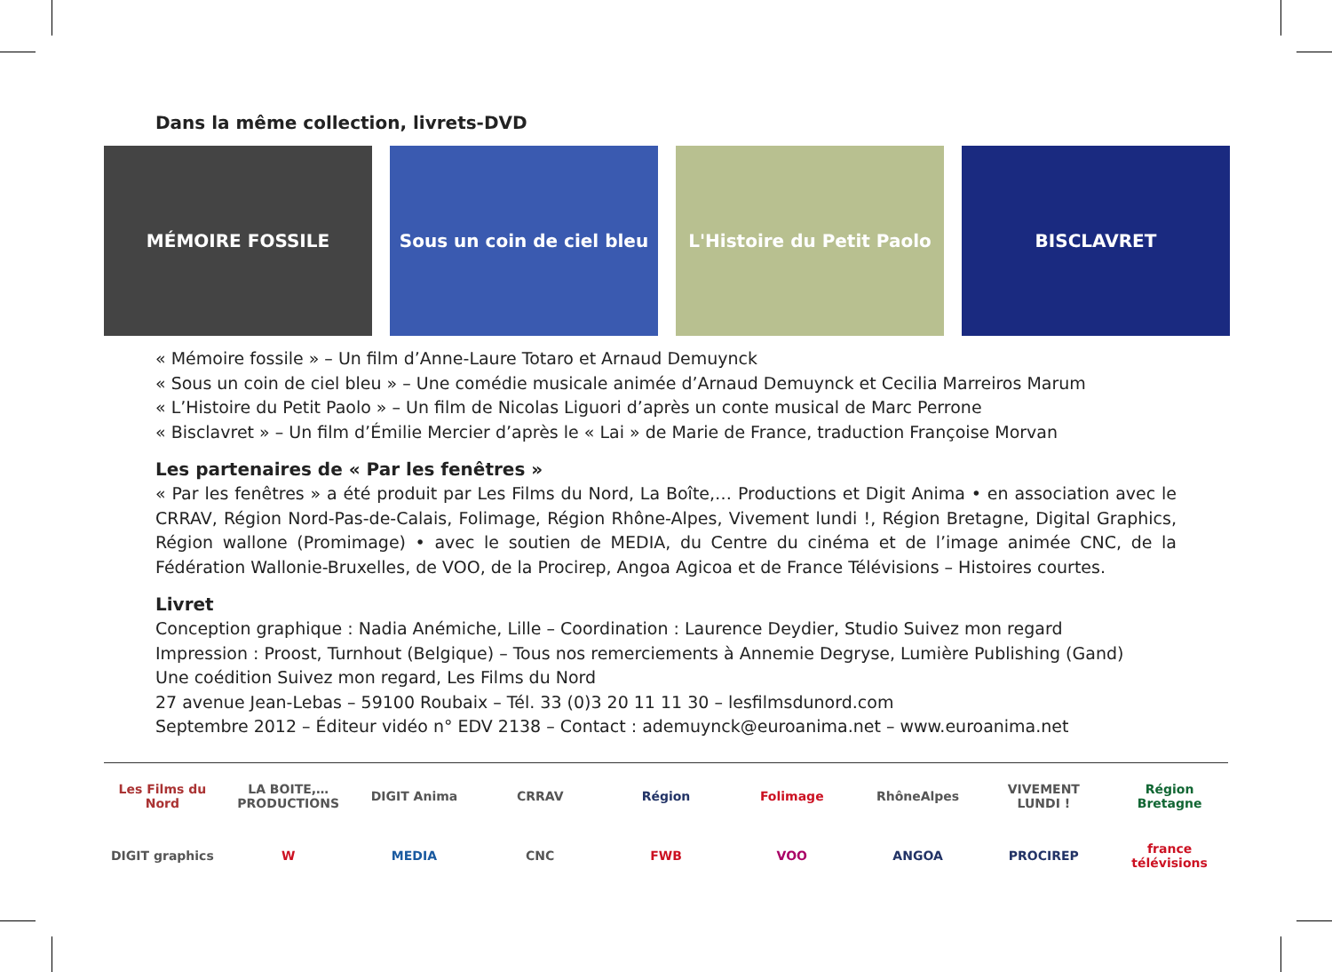Dans la même collection, livrets-DVD
MÉMOIRE FOSSILE Sous un coin de ciel bleu L'Histoire du Petit Paolo BISCLAVRET
« Mémoire fossile » – Un film d’Anne-Laure Totaro et Arnaud Demuynck
« Sous un coin de ciel bleu » – Une comédie musicale animée d’Arnaud Demuynck et Cecilia Marreiros Marum
« L’Histoire du Petit Paolo » – Un film de Nicolas Liguori d’après un conte musical de Marc Perrone
« Bisclavret » – Un film d’Émilie Mercier d’après le « Lai » de Marie de France, traduction Françoise Morvan
Les partenaires de « Par les fenêtres »
« Par les fenêtres » a été produit par Les Films du Nord, La Boîte,… Productions et Digit Anima • en association avec le CRRAV, Région Nord-Pas-de-Calais, Folimage, Région Rhône-Alpes, Vivement lundi !, Région Bretagne, Digital Graphics, Région wallone (Promimage) • avec le soutien de MEDIA, du Centre du cinéma et de l’image animée CNC, de la Fédération Wallonie-Bruxelles, de VOO, de la Procirep, Angoa Agicoa et de France Télévisions – Histoires courtes.
Livret
Conception graphique : Nadia Anémiche, Lille – Coordination : Laurence Deydier, Studio Suivez mon regard
Impression : Proost, Turnhout (Belgique) – Tous nos remerciements à Annemie Degryse, Lumière Publishing (Gand)
Une coédition Suivez mon regard, Les Films du Nord
27 avenue Jean-Lebas – 59100 Roubaix – Tél. 33 (0)3 20 11 11 30 – lesfilmsdunord.com
Septembre 2012 – Éditeur vidéo n° EDV 2138 – Contact : ademuynck@euroanima.net – www.euroanima.net
Les Films du Nord LA BOITE,… PRODUCTIONS DIGIT Anima CRRAV Région Folimage RhôneAlpes VIVEMENT LUNDI ! Région Bretagne DIGIT graphics W MEDIA CNC FWB VOO ANGOA PROCIREP france télévisions